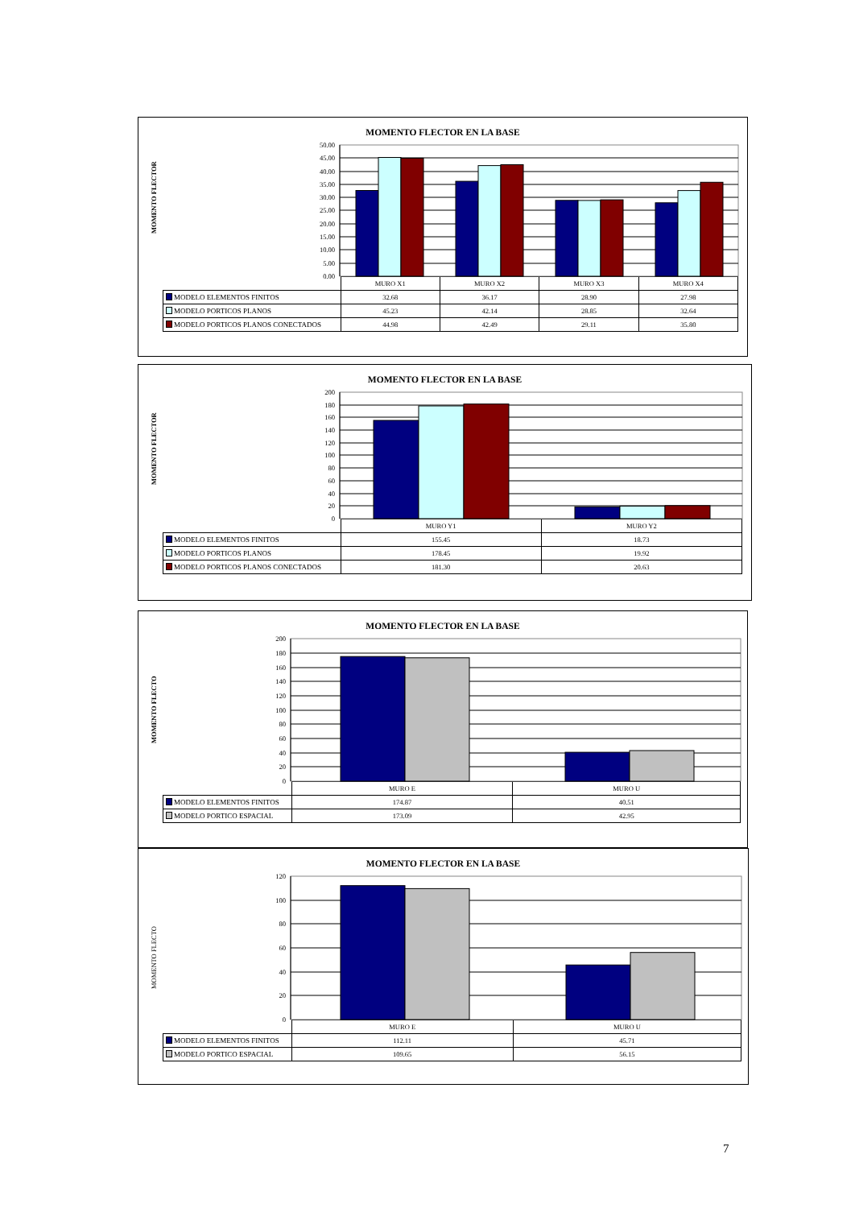MOMENTO FLECTOR EN LA BASE
MOMENTO FLECTOR
50.00
45.00
40.00
35.00
30.00
25.00
20.00
15.00
10.00
5.00
0.00
| | MURO X1 | MURO X2 | MURO X3 | MURO X4 |
| MODELO ELEMENTOS FINITOS | 32.68 | 36.17 | 28.90 | 27.98 |
| MODELO PORTICOS PLANOS | 45.23 | 42.14 | 28.85 | 32.64 |
| MODELO PORTICOS PLANOS CONECTADOS | 44.98 | 42.49 | 29.11 | 35.80 |
MOMENTO FLECTOR EN LA BASE
MOMENTO FLECTOR
200
180
160
140
120
100
80
60
40
20
0
| | MURO Y1 | MURO Y2 |
| MODELO ELEMENTOS FINITOS | 155.45 | 18.73 |
| MODELO PORTICOS PLANOS | 178.45 | 19.92 |
| MODELO PORTICOS PLANOS CONECTADOS | 181.30 | 20.63 |
MOMENTO FLECTOR EN LA BASE
MOMENTO FLECTO
200
180
160
140
120
100
80
60
40
20
0
| | MURO E | MURO U |
| MODELO ELEMENTOS FINITOS | 174.87 | 40.51 |
| MODELO PORTICO ESPACIAL | 173.09 | 42.95 |
MOMENTO FLECTOR EN LA BASE
MOMENTO FLECTO
120
100
80
60
40
20
0
| | MURO E | MURO U |
| MODELO ELEMENTOS FINITOS | 112.11 | 45.71 |
| MODELO PORTICO ESPACIAL | 109.65 | 56.15 |
7